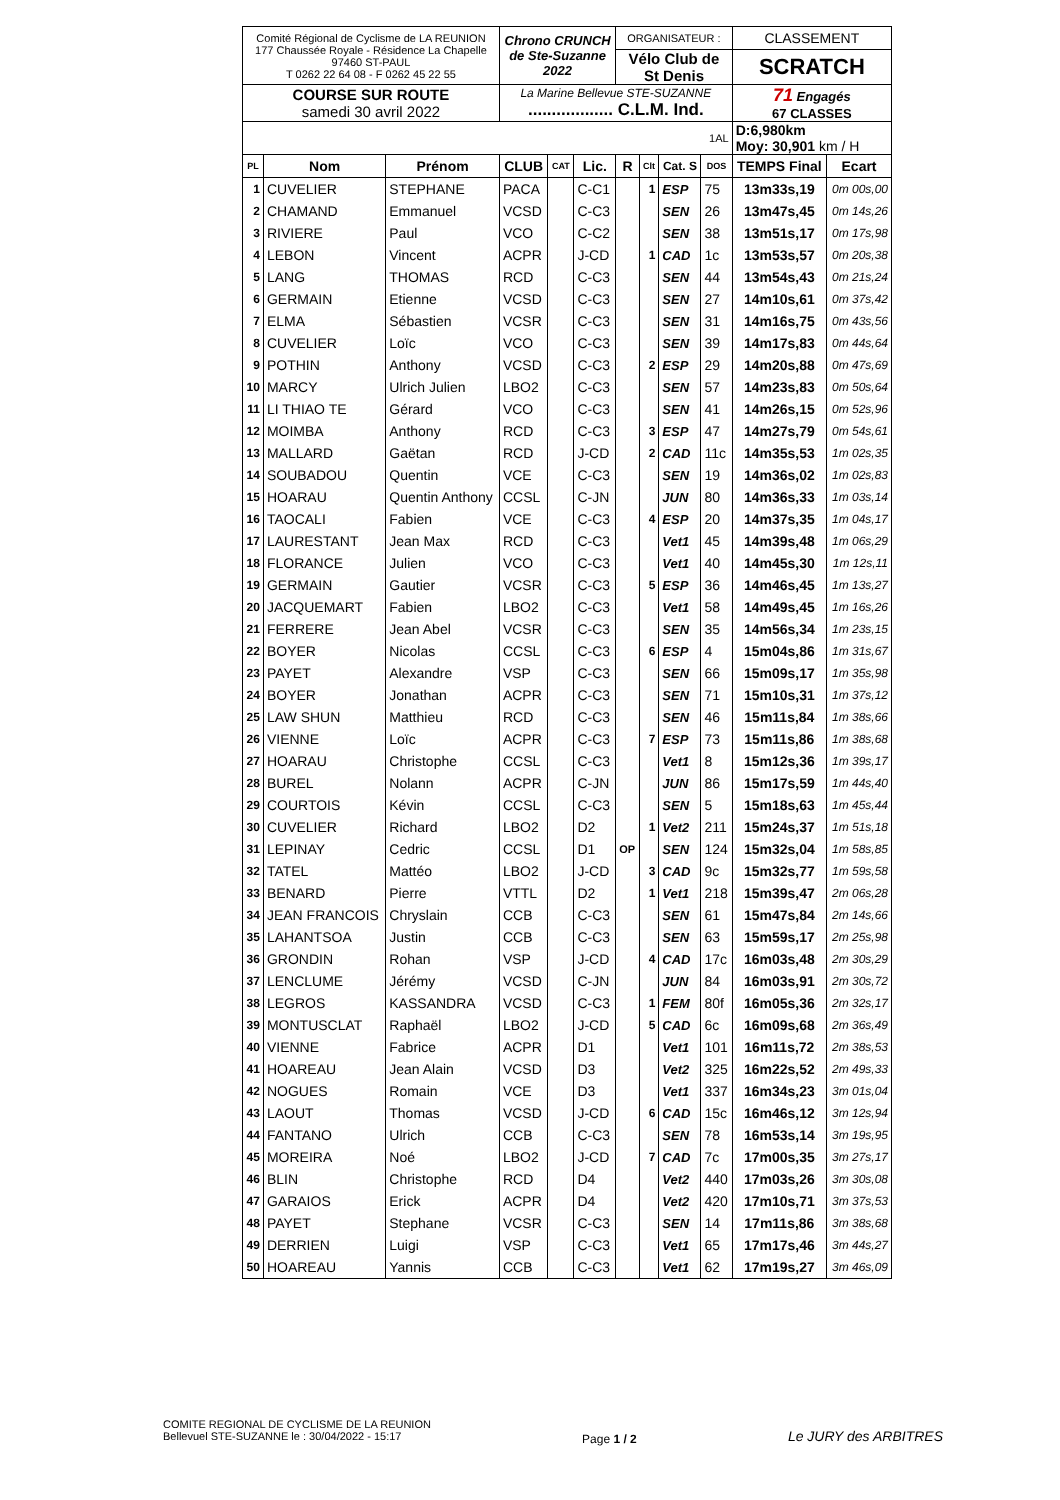| Comité Régional de Cyclisme de LA REUNION 177 Chaussée Royale - Résidence La Chapelle 97460 ST-PAUL T 0262 22 64 08 - F 0262 45 22 55 | | | Chrono CRUNCH de Ste-Suzanne 2022 | | | ORGANISATEUR : | | | | CLASSEMENT | |
| | | | | | | Vélo Club de St Denis | | | | SCRATCH | |
| COURSE SUR ROUTE samedi 30 avril 2022 | | | La Marine Bellevue STE-SUZANNE .................. C.L.M. Ind. | | | | | | | 71 Engagés 67 CLASSES | |
| 1AL | | | | | | | | | | D:6,980km Moy: 30,901 km / H | |
| PL | Nom | Prénom | CLUB | CAT | Lic. | R | Clt | Cat. S | DOS | TEMPS Final | Ecart |
| 1 | CUVELIER | STEPHANE | PACA | | C-C1 | | 1 | ESP | 75 | 13m33s,19 | 0m 00s,00 |
| 2 | CHAMAND | Emmanuel | VCSD | | C-C3 | | | SEN | 26 | 13m47s,45 | 0m 14s,26 |
| 3 | RIVIERE | Paul | VCO | | C-C2 | | | SEN | 38 | 13m51s,17 | 0m 17s,98 |
| 4 | LEBON | Vincent | ACPR | | J-CD | | 1 | CAD | 1c | 13m53s,57 | 0m 20s,38 |
| 5 | LANG | THOMAS | RCD | | C-C3 | | | SEN | 44 | 13m54s,43 | 0m 21s,24 |
| 6 | GERMAIN | Etienne | VCSD | | C-C3 | | | SEN | 27 | 14m10s,61 | 0m 37s,42 |
| 7 | ELMA | Sébastien | VCSR | | C-C3 | | | SEN | 31 | 14m16s,75 | 0m 43s,56 |
| 8 | CUVELIER | Loïc | VCO | | C-C3 | | | SEN | 39 | 14m17s,83 | 0m 44s,64 |
| 9 | POTHIN | Anthony | VCSD | | C-C3 | | 2 | ESP | 29 | 14m20s,88 | 0m 47s,69 |
| 10 | MARCY | Ulrich Julien | LBO2 | | C-C3 | | | SEN | 57 | 14m23s,83 | 0m 50s,64 |
| 11 | LI THIAO TE | Gérard | VCO | | C-C3 | | | SEN | 41 | 14m26s,15 | 0m 52s,96 |
| 12 | MOIMBA | Anthony | RCD | | C-C3 | | 3 | ESP | 47 | 14m27s,79 | 0m 54s,61 |
| 13 | MALLARD | Gaëtan | RCD | | J-CD | | 2 | CAD | 11c | 14m35s,53 | 1m 02s,35 |
| 14 | SOUBADOU | Quentin | VCE | | C-C3 | | | SEN | 19 | 14m36s,02 | 1m 02s,83 |
| 15 | HOARAU | Quentin Anthony | CCSL | | C-JN | | | JUN | 80 | 14m36s,33 | 1m 03s,14 |
| 16 | TAOCALI | Fabien | VCE | | C-C3 | | 4 | ESP | 20 | 14m37s,35 | 1m 04s,17 |
| 17 | LAURESTANT | Jean Max | RCD | | C-C3 | | | Vet1 | 45 | 14m39s,48 | 1m 06s,29 |
| 18 | FLORANCE | Julien | VCO | | C-C3 | | | Vet1 | 40 | 14m45s,30 | 1m 12s,11 |
| 19 | GERMAIN | Gautier | VCSR | | C-C3 | | 5 | ESP | 36 | 14m46s,45 | 1m 13s,27 |
| 20 | JACQUEMART | Fabien | LBO2 | | C-C3 | | | Vet1 | 58 | 14m49s,45 | 1m 16s,26 |
| 21 | FERRERE | Jean Abel | VCSR | | C-C3 | | | SEN | 35 | 14m56s,34 | 1m 23s,15 |
| 22 | BOYER | Nicolas | CCSL | | C-C3 | | 6 | ESP | 4 | 15m04s,86 | 1m 31s,67 |
| 23 | PAYET | Alexandre | VSP | | C-C3 | | | SEN | 66 | 15m09s,17 | 1m 35s,98 |
| 24 | BOYER | Jonathan | ACPR | | C-C3 | | | SEN | 71 | 15m10s,31 | 1m 37s,12 |
| 25 | LAW SHUN | Matthieu | RCD | | C-C3 | | | SEN | 46 | 15m11s,84 | 1m 38s,66 |
| 26 | VIENNE | Loïc | ACPR | | C-C3 | | 7 | ESP | 73 | 15m11s,86 | 1m 38s,68 |
| 27 | HOARAU | Christophe | CCSL | | C-C3 | | | Vet1 | 8 | 15m12s,36 | 1m 39s,17 |
| 28 | BUREL | Nolann | ACPR | | C-JN | | | JUN | 86 | 15m17s,59 | 1m 44s,40 |
| 29 | COURTOIS | Kévin | CCSL | | C-C3 | | | SEN | 5 | 15m18s,63 | 1m 45s,44 |
| 30 | CUVELIER | Richard | LBO2 | | D2 | | 1 | Vet2 | 211 | 15m24s,37 | 1m 51s,18 |
| 31 | LEPINAY | Cedric | CCSL | | D1 | OP | | SEN | 124 | 15m32s,04 | 1m 58s,85 |
| 32 | TATEL | Mattéo | LBO2 | | J-CD | | 3 | CAD | 9c | 15m32s,77 | 1m 59s,58 |
| 33 | BENARD | Pierre | VTTL | | D2 | | 1 | Vet1 | 218 | 15m39s,47 | 2m 06s,28 |
| 34 | JEAN FRANCOIS | Chryslain | CCB | | C-C3 | | | SEN | 61 | 15m47s,84 | 2m 14s,66 |
| 35 | LAHANTSOA | Justin | CCB | | C-C3 | | | SEN | 63 | 15m59s,17 | 2m 25s,98 |
| 36 | GRONDIN | Rohan | VSP | | J-CD | | 4 | CAD | 17c | 16m03s,48 | 2m 30s,29 |
| 37 | LENCLUME | Jérémy | VCSD | | C-JN | | | JUN | 84 | 16m03s,91 | 2m 30s,72 |
| 38 | LEGROS | KASSANDRA | VCSD | | C-C3 | | 1 | FEM | 80f | 16m05s,36 | 2m 32s,17 |
| 39 | MONTUSCLAT | Raphaël | LBO2 | | J-CD | | 5 | CAD | 6c | 16m09s,68 | 2m 36s,49 |
| 40 | VIENNE | Fabrice | ACPR | | D1 | | | Vet1 | 101 | 16m11s,72 | 2m 38s,53 |
| 41 | HOAREAU | Jean Alain | VCSD | | D3 | | | Vet2 | 325 | 16m22s,52 | 2m 49s,33 |
| 42 | NOGUES | Romain | VCE | | D3 | | | Vet1 | 337 | 16m34s,23 | 3m 01s,04 |
| 43 | LAOUT | Thomas | VCSD | | J-CD | | 6 | CAD | 15c | 16m46s,12 | 3m 12s,94 |
| 44 | FANTANO | Ulrich | CCB | | C-C3 | | | SEN | 78 | 16m53s,14 | 3m 19s,95 |
| 45 | MOREIRA | Noé | LBO2 | | J-CD | | 7 | CAD | 7c | 17m00s,35 | 3m 27s,17 |
| 46 | BLIN | Christophe | RCD | | D4 | | | Vet2 | 440 | 17m03s,26 | 3m 30s,08 |
| 47 | GARAIOS | Erick | ACPR | | D4 | | | Vet2 | 420 | 17m10s,71 | 3m 37s,53 |
| 48 | PAYET | Stephane | VCSR | | C-C3 | | | SEN | 14 | 17m11s,86 | 3m 38s,68 |
| 49 | DERRIEN | Luigi | VSP | | C-C3 | | | Vet1 | 65 | 17m17s,46 | 3m 44s,27 |
| 50 | HOAREAU | Yannis | CCB | | C-C3 | | | Vet1 | 62 | 17m19s,27 | 3m 46s,09 |
COMITE REGIONAL DE CYCLISME DE LA REUNION
Bellevuel STE-SUZANNE le : 30/04/2022 - 15:17
Page 1 / 2
Le JURY des ARBITRES